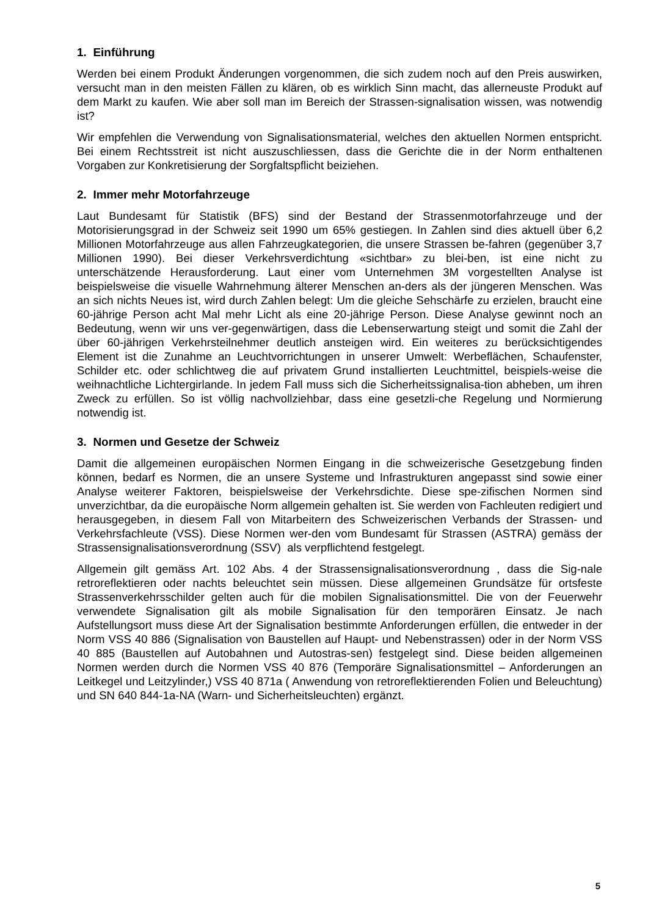1. Einführung
Werden bei einem Produkt Änderungen vorgenommen, die sich zudem noch auf den Preis auswirken, versucht man in den meisten Fällen zu klären, ob es wirklich Sinn macht, das allerneuste Produkt auf dem Markt zu kaufen. Wie aber soll man im Bereich der Strassen-signalisation wissen, was notwendig ist?
Wir empfehlen die Verwendung von Signalisationsmaterial, welches den aktuellen Normen entspricht. Bei einem Rechtsstreit ist nicht auszuschliessen, dass die Gerichte die in der Norm enthaltenen Vorgaben zur Konkretisierung der Sorgfaltspflicht beiziehen.
2. Immer mehr Motorfahrzeuge
Laut Bundesamt für Statistik (BFS) sind der Bestand der Strassenmotorfahrzeuge und der Motorisierungsgrad in der Schweiz seit 1990 um 65% gestiegen. In Zahlen sind dies aktuell über 6,2 Millionen Motorfahrzeuge aus allen Fahrzeugkategorien, die unsere Strassen be-fahren (gegenüber 3,7 Millionen 1990). Bei dieser Verkehrsverdichtung «sichtbar» zu blei-ben, ist eine nicht zu unterschätzende Herausforderung. Laut einer vom Unternehmen 3M vorgestellten Analyse ist beispielsweise die visuelle Wahrnehmung älterer Menschen an-ders als der jüngeren Menschen. Was an sich nichts Neues ist, wird durch Zahlen belegt: Um die gleiche Sehschärfe zu erzielen, braucht eine 60-jährige Person acht Mal mehr Licht als eine 20-jährige Person. Diese Analyse gewinnt noch an Bedeutung, wenn wir uns ver-gegenwärtigen, dass die Lebenserwartung steigt und somit die Zahl der über 60-jährigen Verkehrsteilnehmer deutlich ansteigen wird. Ein weiteres zu berücksichtigendes Element ist die Zunahme an Leuchtvorrichtungen in unserer Umwelt: Werbeflächen, Schaufenster, Schilder etc. oder schlichtweg die auf privatem Grund installierten Leuchtmittel, beispiels-weise die weihnachtliche Lichtergirlande. In jedem Fall muss sich die Sicherheitssignalisa-tion abheben, um ihren Zweck zu erfüllen. So ist völlig nachvollziehbar, dass eine gesetzli-che Regelung und Normierung notwendig ist.
3. Normen und Gesetze der Schweiz
Damit die allgemeinen europäischen Normen Eingang in die schweizerische Gesetzgebung finden können, bedarf es Normen, die an unsere Systeme und Infrastrukturen angepasst sind sowie einer Analyse weiterer Faktoren, beispielsweise der Verkehrsdichte. Diese spe-zifischen Normen sind unverzichtbar, da die europäische Norm allgemein gehalten ist. Sie werden von Fachleuten redigiert und herausgegeben, in diesem Fall von Mitarbeitern des Schweizerischen Verbands der Strassen- und Verkehrsfachleute (VSS). Diese Normen wer-den vom Bundesamt für Strassen (ASTRA) gemäss der Strassensignalisationsverordnung (SSV) als verpflichtend festgelegt.
Allgemein gilt gemäss Art. 102 Abs. 4 der Strassensignalisationsverordnung , dass die Sig-nale retroreflektieren oder nachts beleuchtet sein müssen. Diese allgemeinen Grundsätze für ortsfeste Strassenverkehrsschilder gelten auch für die mobilen Signalisationsmittel. Die von der Feuerwehr verwendete Signalisation gilt als mobile Signalisation für den temporären Einsatz. Je nach Aufstellungsort muss diese Art der Signalisation bestimmte Anforderungen erfüllen, die entweder in der Norm VSS 40 886 (Signalisation von Baustellen auf Haupt- und Nebenstrassen) oder in der Norm VSS 40 885 (Baustellen auf Autobahnen und Autostras-sen) festgelegt sind. Diese beiden allgemeinen Normen werden durch die Normen VSS 40 876 (Temporäre Signalisationsmittel – Anforderungen an Leitkegel und Leitzylinder,) VSS 40 871a ( Anwendung von retroreflektierenden Folien und Beleuchtung) und SN 640 844-1a-NA (Warn- und Sicherheitsleuchten) ergänzt.
5